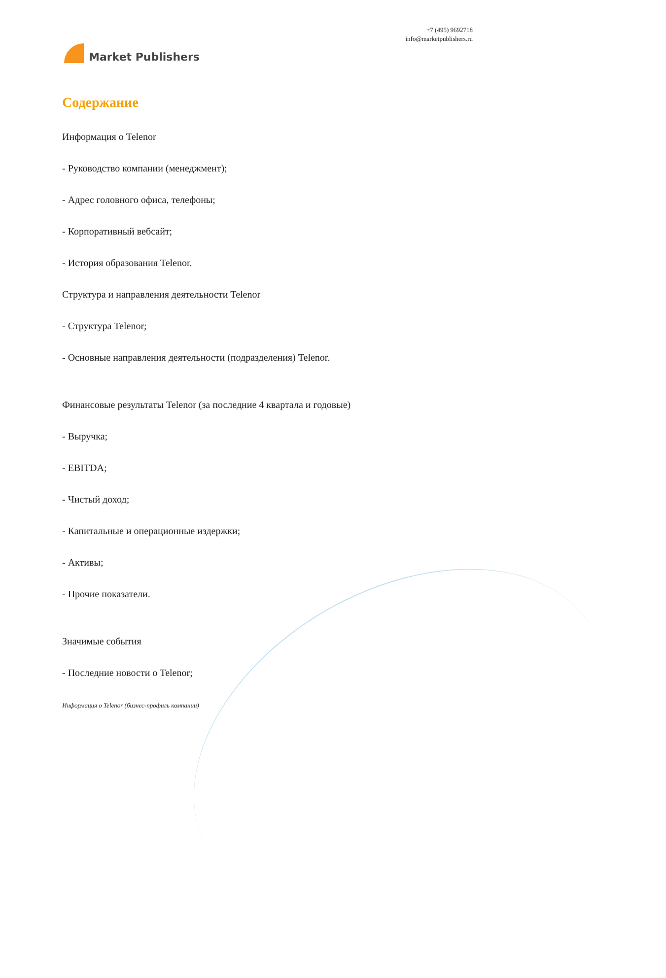Market Publishers
+7 (495) 9692718
info@marketpublishers.ru
Содержание
Информация о Telenor
- Руководство компании (менеджмент);
- Адрес головного офиса, телефоны;
- Корпоративный вебсайт;
- История образования Telenor.
Структура и направления деятельности Telenor
- Структура Telenor;
- Основные направления деятельности (подразделения) Telenor.
Финансовые результаты Telenor (за последние 4 квартала и годовые)
- Выручка;
- EBITDA;
- Чистый доход;
- Капитальные и операционные издержки;
- Активы;
- Прочие показатели.
Значимые события
- Последние новости о Telenor;
Информация о Telenor (бизнес-профиль компании)